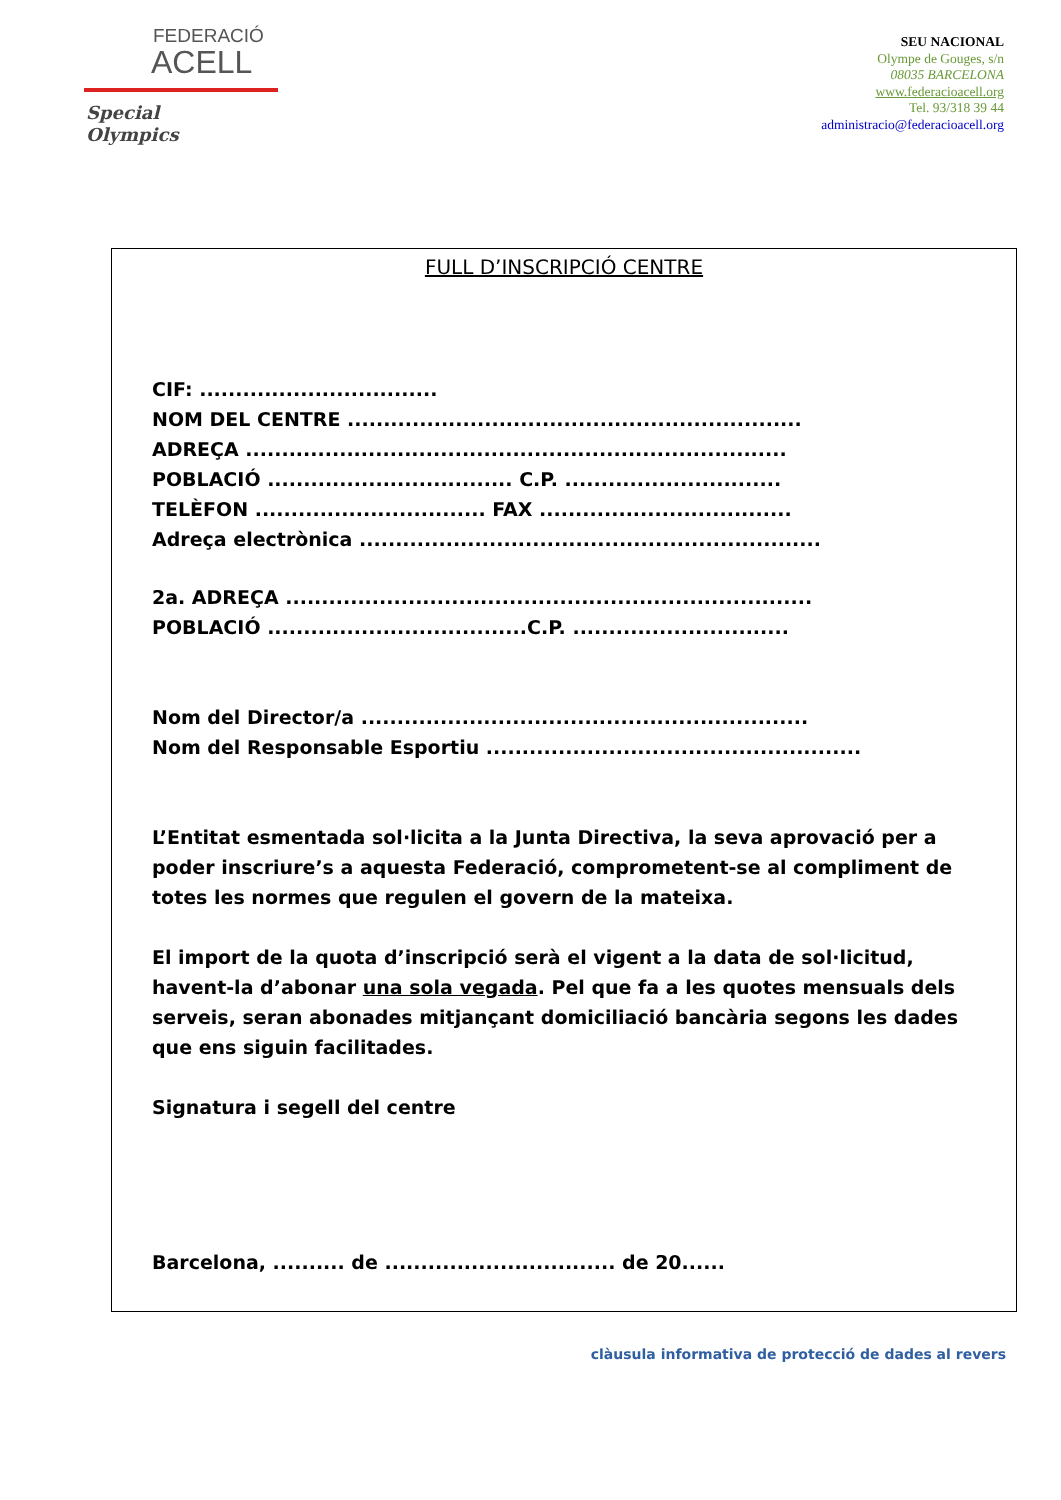FEDERACIÓ
ACELL
Special
Olympics
SEU NACIONAL
Olympe de Gouges, s/n
08035 BARCELONA
www.federacioacell.org
Tel. 93/318 39 44
administracio@federacioacell.org
FULL D’INSCRIPCIÓ CENTRE
CIF: .................................
NOM DEL CENTRE ...............................................................
ADREÇA ...........................................................................
POBLACIÓ .................................. C.P. ..............................
TELÈFON ................................ FAX ...................................
Adreça electrònica ................................................................
2a. ADREÇA .........................................................................
POBLACIÓ ....................................C.P. ..............................
Nom del Director/a ..............................................................
Nom del Responsable Esportiu ....................................................
L’Entitat esmentada sol·licita a la Junta Directiva, la seva aprovació per a poder inscriure’s a aquesta Federació, comprometent-se al compliment de totes les normes que regulen el govern de la mateixa.
El import de la quota d’inscripció serà el vigent a la data de sol·licitud, havent-la d’abonar una sola vegada. Pel que fa a les quotes mensuals dels serveis, seran abonades mitjançant domiciliació bancària segons les dades que ens siguin facilitades.
Signatura i segell del centre
Barcelona, .......... de ................................ de 20......
clàusula informativa de protecció de dades al revers